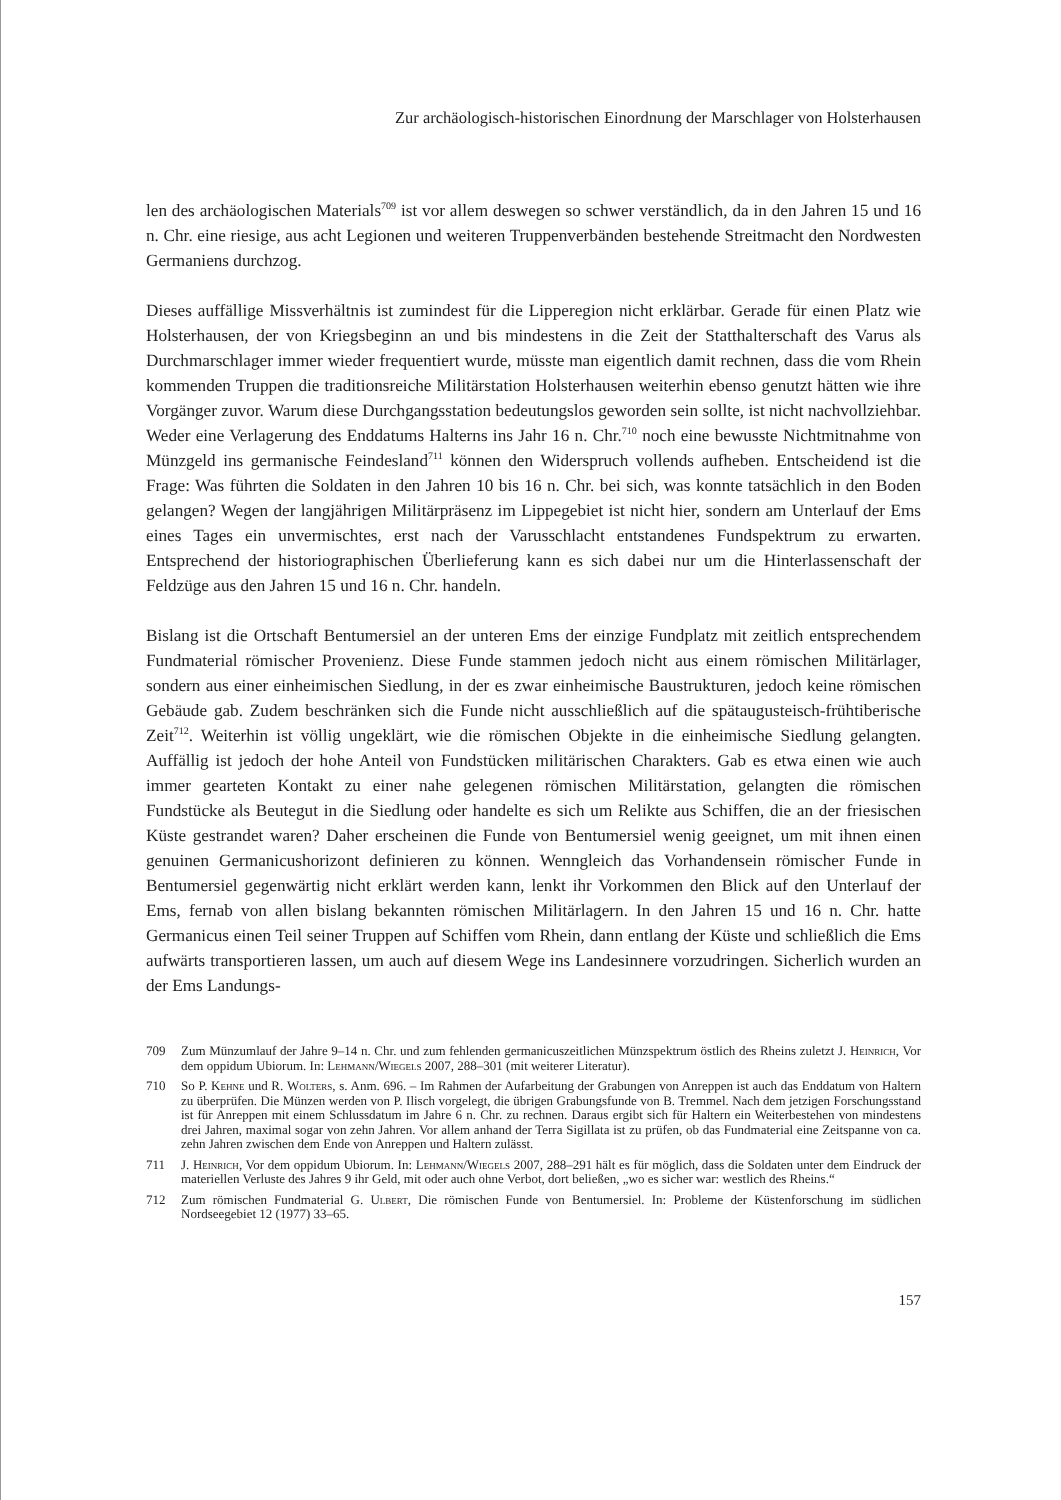Zur archäologisch-historischen Einordnung der Marschlager von Holsterhausen
len des archäologischen Materials<sup>709</sup> ist vor allem deswegen so schwer verständlich, da in den Jahren 15 und 16 n. Chr. eine riesige, aus acht Legionen und weiteren Truppenverbänden bestehende Streitmacht den Nordwesten Germaniens durchzog.
Dieses auffällige Missverhältnis ist zumindest für die Lipperegion nicht erklärbar. Gerade für einen Platz wie Holsterhausen, der von Kriegsbeginn an und bis mindestens in die Zeit der Statthalterschaft des Varus als Durchmarschlager immer wieder frequentiert wurde, müsste man eigentlich damit rechnen, dass die vom Rhein kommenden Truppen die traditionsreiche Militärstation Holsterhausen weiterhin ebenso genutzt hätten wie ihre Vorgänger zuvor. Warum diese Durchgangsstation bedeutungslos geworden sein sollte, ist nicht nachvollziehbar. Weder eine Verlagerung des Enddatums Halterns ins Jahr 16 n. Chr.<sup>710</sup> noch eine bewusste Nichtmitnahme von Münzgeld ins germanische Feindesland<sup>711</sup> können den Widerspruch vollends aufheben. Entscheidend ist die Frage: Was führten die Soldaten in den Jahren 10 bis 16 n. Chr. bei sich, was konnte tatsächlich in den Boden gelangen? Wegen der langjährigen Militärpräsenz im Lippegebiet ist nicht hier, sondern am Unterlauf der Ems eines Tages ein unvermischtes, erst nach der Varusschlacht entstandenes Fundspektrum zu erwarten. Entsprechend der historiographischen Überlieferung kann es sich dabei nur um die Hinterlassenschaft der Feldzüge aus den Jahren 15 und 16 n. Chr. handeln.
Bislang ist die Ortschaft Bentumersiel an der unteren Ems der einzige Fundplatz mit zeitlich entsprechendem Fundmaterial römischer Provenienz. Diese Funde stammen jedoch nicht aus einem römischen Militärlager, sondern aus einer einheimischen Siedlung, in der es zwar einheimische Baustrukturen, jedoch keine römischen Gebäude gab. Zudem beschränken sich die Funde nicht ausschließlich auf die spätaugusteisch-frühtiberische Zeit<sup>712</sup>. Weiterhin ist völlig ungeklärt, wie die römischen Objekte in die einheimische Siedlung gelangten. Auffällig ist jedoch der hohe Anteil von Fundstücken militärischen Charakters. Gab es etwa einen wie auch immer gearteten Kontakt zu einer nahe gelegenen römischen Militärstation, gelangten die römischen Fundstücke als Beutegut in die Siedlung oder handelte es sich um Relikte aus Schiffen, die an der friesischen Küste gestrandet waren? Daher erscheinen die Funde von Bentumersiel wenig geeignet, um mit ihnen einen genuinen Germanicushorizont definieren zu können. Wenngleich das Vorhandensein römischer Funde in Bentumersiel gegenwärtig nicht erklärt werden kann, lenkt ihr Vorkommen den Blick auf den Unterlauf der Ems, fernab von allen bislang bekannten römischen Militärlagern. In den Jahren 15 und 16 n. Chr. hatte Germanicus einen Teil seiner Truppen auf Schiffen vom Rhein, dann entlang der Küste und schließlich die Ems aufwärts transportieren lassen, um auch auf diesem Wege ins Landesinnere vorzudringen. Sicherlich wurden an der Ems Landungs-
709 Zum Münzumlauf der Jahre 9–14 n. Chr. und zum fehlenden germanicuszeitlichen Münzspektrum östlich des Rheins zuletzt J. Heinrich, Vor dem oppidum Ubiorum. In: Lehmann/Wiegels 2007, 288–301 (mit weiterer Literatur).
710 So P. Kehne und R. Wolters, s. Anm. 696. – Im Rahmen der Aufarbeitung der Grabungen von Anreppen ist auch das Enddatum von Haltern zu überprüfen. Die Münzen werden von P. Ilisch vorgelegt, die übrigen Grabungsfunde von B. Tremmel. Nach dem jetzigen Forschungsstand ist für Anreppen mit einem Schlussdatum im Jahre 6 n. Chr. zu rechnen. Daraus ergibt sich für Haltern ein Weiterbestehen von mindestens drei Jahren, maximal sogar von zehn Jahren. Vor allem anhand der Terra Sigillata ist zu prüfen, ob das Fundmaterial eine Zeitspanne von ca. zehn Jahren zwischen dem Ende von Anreppen und Haltern zulässt.
711 J. Heinrich, Vor dem oppidum Ubiorum. In: Lehmann/Wiegels 2007, 288–291 hält es für möglich, dass die Soldaten unter dem Eindruck der materiellen Verluste des Jahres 9 ihr Geld, mit oder auch ohne Verbot, dort beließen, „wo es sicher war: westlich des Rheins.“
712 Zum römischen Fundmaterial G. Ulbert, Die römischen Funde von Bentumersiel. In: Probleme der Küstenforschung im südlichen Nordseegebiet 12 (1977) 33–65.
157